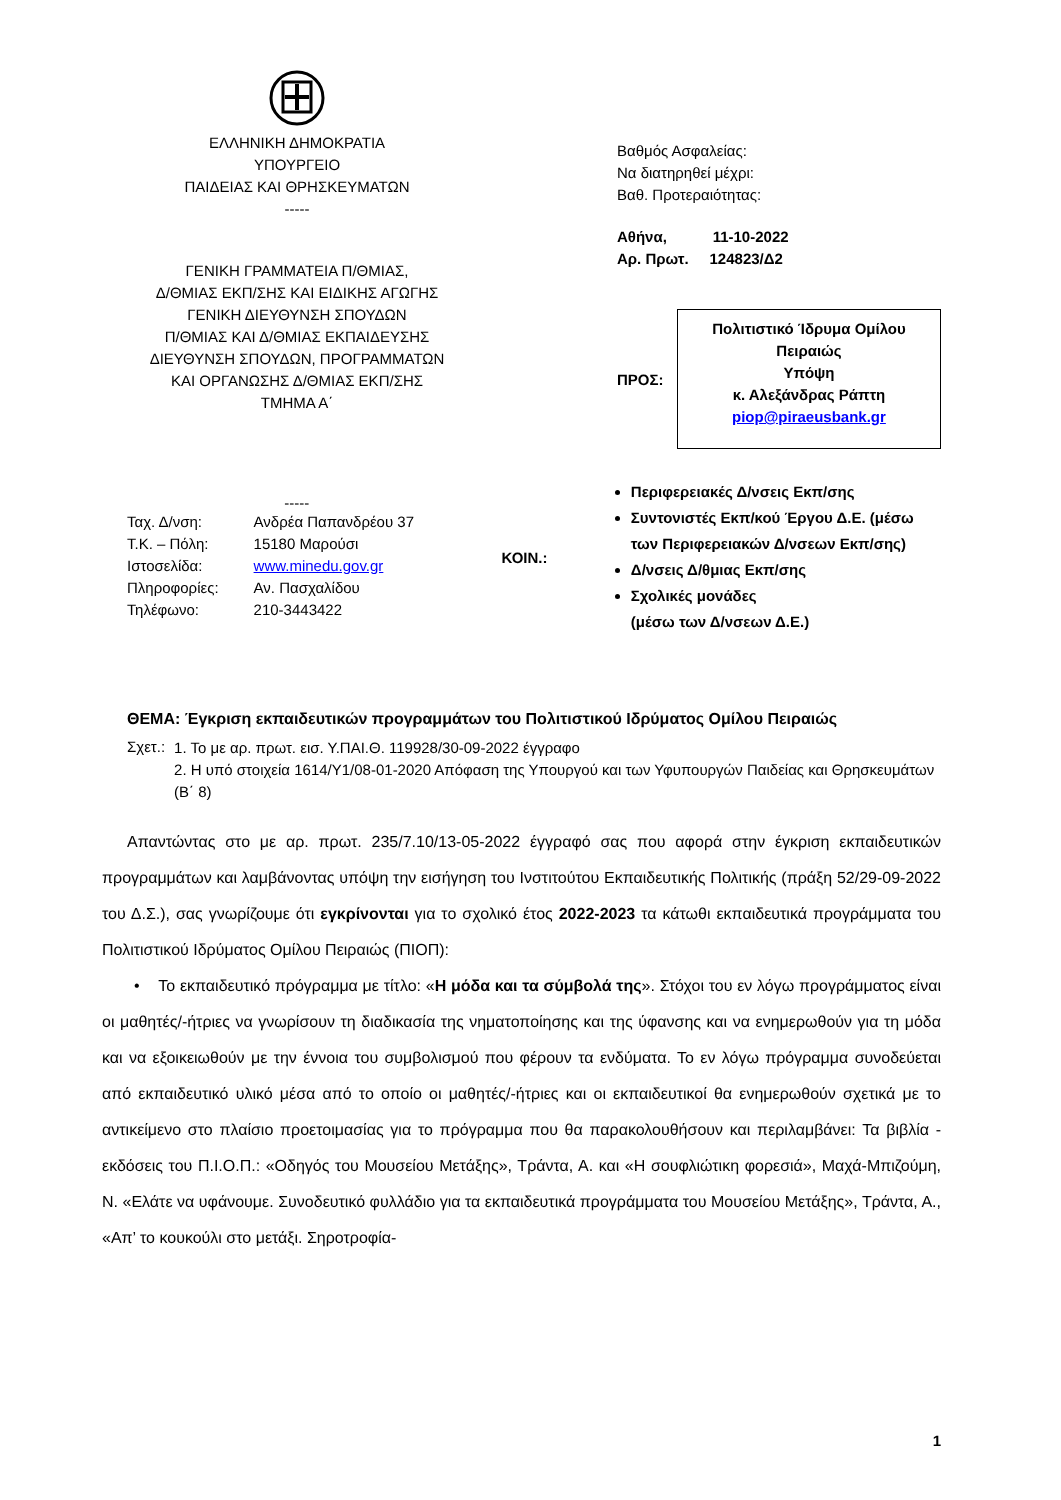ΕΛΛΗΝΙΚΗ ΔΗΜΟΚΡΑΤΙΑ
ΥΠΟΥΡΓΕΙΟ
ΠΑΙΔΕΙΑΣ ΚΑΙ ΘΡΗΣΚΕΥΜΑΤΩΝ
-----
ΓΕΝΙΚΗ ΓΡΑΜΜΑΤΕΙΑ Π/ΘΜΙΑΣ,
Δ/ΘΜΙΑΣ ΕΚΠ/ΣΗΣ ΚΑΙ ΕΙΔΙΚΗΣ ΑΓΩΓΗΣ
ΓΕΝΙΚΗ ΔΙΕΥΘΥΝΣΗ ΣΠΟΥΔΩΝ
Π/ΘΜΙΑΣ ΚΑΙ Δ/ΘΜΙΑΣ ΕΚΠΑΙΔΕΥΣΗΣ
ΔΙΕΥΘΥΝΣΗ ΣΠΟΥΔΩΝ, ΠΡΟΓΡΑΜΜΑΤΩΝ
ΚΑΙ ΟΡΓΑΝΩΣΗΣ Δ/ΘΜΙΑΣ ΕΚΠ/ΣΗΣ
ΤΜΗΜΑ Α΄
Βαθμός Ασφαλείας:
Να διατηρηθεί μέχρι:
Βαθ. Προτεραιότητας:
Αθήνα, 11-10-2022
Αρ. Πρωτ. 124823/Δ2
ΠΡΟΣ:
Πολιτιστικό Ίδρυμα Ομίλου Πειραιώς
Υπόψη
κ. Αλεξάνδρας Ράπτη
piop@piraeusbank.gr
-----
| Ταχ. Δ/νση: | Ανδρέα Παπανδρέου 37 |
| Τ.Κ. – Πόλη: | 15180 Μαρούσι |
| Ιστοσελίδα: | www.minedu.gov.gr |
| Πληροφορίες: | Αν. Πασχαλίδου |
| Τηλέφωνο: | 210-3443422 |
ΚΟΙΝ.:
Περιφερειακές Δ/νσεις Εκπ/σης
Συντονιστές Εκπ/κού Έργου Δ.Ε. (μέσω των Περιφερειακών Δ/νσεων Εκπ/σης)
Δ/νσεις Δ/θμιας Εκπ/σης
Σχολικές μονάδες
(μέσω των Δ/νσεων Δ.Ε.)
ΘΕΜΑ: Έγκριση εκπαιδευτικών προγραμμάτων του Πολιτιστικού Ιδρύματος Ομίλου Πειραιώς
| Σχετ.: | 1. Το με αρ. πρωτ. εισ. Υ.ΠΑΙ.Θ. 119928/30-09-2022 έγγραφο 2. Η υπό στοιχεία 1614/Υ1/08-01-2020 Απόφαση της Υπουργού και των Υφυπουργών Παιδείας και Θρησκευμάτων (Β΄ 8) |
Απαντώντας στο με αρ. πρωτ. 235/7.10/13-05-2022 έγγραφό σας που αφορά στην έγκριση εκπαιδευτικών προγραμμάτων και λαμβάνοντας υπόψη την εισήγηση του Ινστιτούτου Εκπαιδευτικής Πολιτικής (πράξη 52/29-09-2022 του Δ.Σ.), σας γνωρίζουμε ότι εγκρίνονται για το σχολικό έτος 2022-2023 τα κάτωθι εκπαιδευτικά προγράμματα του Πολιτιστικού Ιδρύματος Ομίλου Πειραιώς (ΠΙΟΠ):
• Το εκπαιδευτικό πρόγραμμα με τίτλο: «Η μόδα και τα σύμβολά της». Στόχοι του εν λόγω προγράμματος είναι οι μαθητές/-ήτριες να γνωρίσουν τη διαδικασία της νηματοποίησης και της ύφανσης και να ενημερωθούν για τη μόδα και να εξοικειωθούν με την έννοια του συμβολισμού που φέρουν τα ενδύματα. Το εν λόγω πρόγραμμα συνοδεύεται από εκπαιδευτικό υλικό μέσα από το οποίο οι μαθητές/-ήτριες και οι εκπαιδευτικοί θα ενημερωθούν σχετικά με το αντικείμενο στο πλαίσιο προετοιμασίας για το πρόγραμμα που θα παρακολουθήσουν και περιλαμβάνει: Τα βιβλία - εκδόσεις του Π.Ι.Ο.Π.: «Οδηγός του Μουσείου Μετάξης», Τράντα, Α. και «Η σουφλιώτικη φορεσιά», Μαχά-Μπιζούμη, Ν. «Ελάτε να υφάνουμε. Συνοδευτικό φυλλάδιο για τα εκπαιδευτικά προγράμματα του Μουσείου Μετάξης», Τράντα, Α., «Απ’ το κουκούλι στο μετάξι. Σηροτροφία-
1